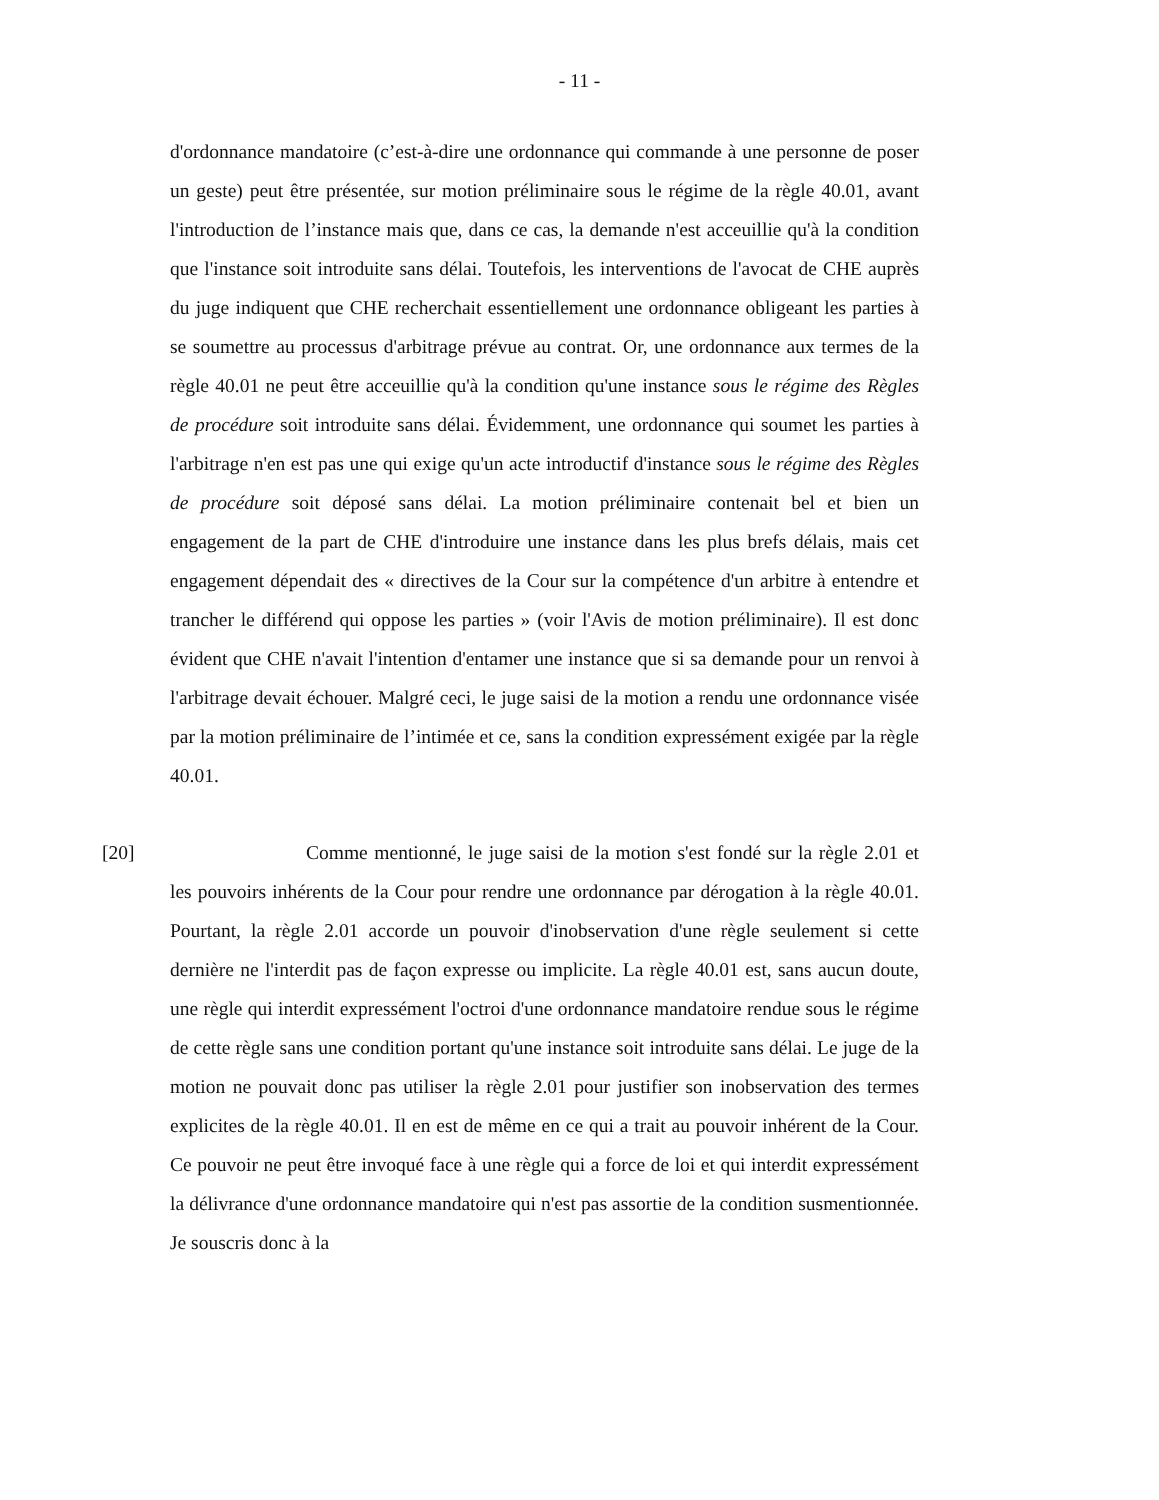- 11 -
d'ordonnance mandatoire (c’est-à-dire une ordonnance qui commande à une personne de poser un geste) peut être présentée, sur motion préliminaire sous le régime de la règle 40.01, avant l'introduction de l’instance mais que, dans ce cas, la demande n'est acceuillie qu'à la condition que l'instance soit introduite sans délai. Toutefois, les interventions de l'avocat de CHE auprès du juge indiquent que CHE recherchait essentiellement une ordonnance obligeant les parties à se soumettre au processus d'arbitrage prévue au contrat. Or, une ordonnance aux termes de la règle 40.01 ne peut être acceuillie qu'à la condition qu'une instance sous le régime des Règles de procédure soit introduite sans délai. Évidemment, une ordonnance qui soumet les parties à l'arbitrage n'en est pas une qui exige qu'un acte introductif d'instance sous le régime des Règles de procédure soit déposé sans délai. La motion préliminaire contenait bel et bien un engagement de la part de CHE d'introduire une instance dans les plus brefs délais, mais cet engagement dépendait des « directives de la Cour sur la compétence d'un arbitre à entendre et trancher le différend qui oppose les parties » (voir l'Avis de motion préliminaire). Il est donc évident que CHE n'avait l'intention d'entamer une instance que si sa demande pour un renvoi à l'arbitrage devait échouer. Malgré ceci, le juge saisi de la motion a rendu une ordonnance visée par la motion préliminaire de l’intimée et ce, sans la condition expressément exigée par la règle 40.01.
[20] Comme mentionné, le juge saisi de la motion s'est fondé sur la règle 2.01 et les pouvoirs inhérents de la Cour pour rendre une ordonnance par dérogation à la règle 40.01. Pourtant, la règle 2.01 accorde un pouvoir d'inobservation d'une règle seulement si cette dernière ne l'interdit pas de façon expresse ou implicite. La règle 40.01 est, sans aucun doute, une règle qui interdit expressément l'octroi d'une ordonnance mandatoire rendue sous le régime de cette règle sans une condition portant qu'une instance soit introduite sans délai. Le juge de la motion ne pouvait donc pas utiliser la règle 2.01 pour justifier son inobservation des termes explicites de la règle 40.01. Il en est de même en ce qui a trait au pouvoir inhérent de la Cour. Ce pouvoir ne peut être invoqué face à une règle qui a force de loi et qui interdit expressément la délivrance d'une ordonnance mandatoire qui n'est pas assortie de la condition susmentionnée. Je souscris donc à la